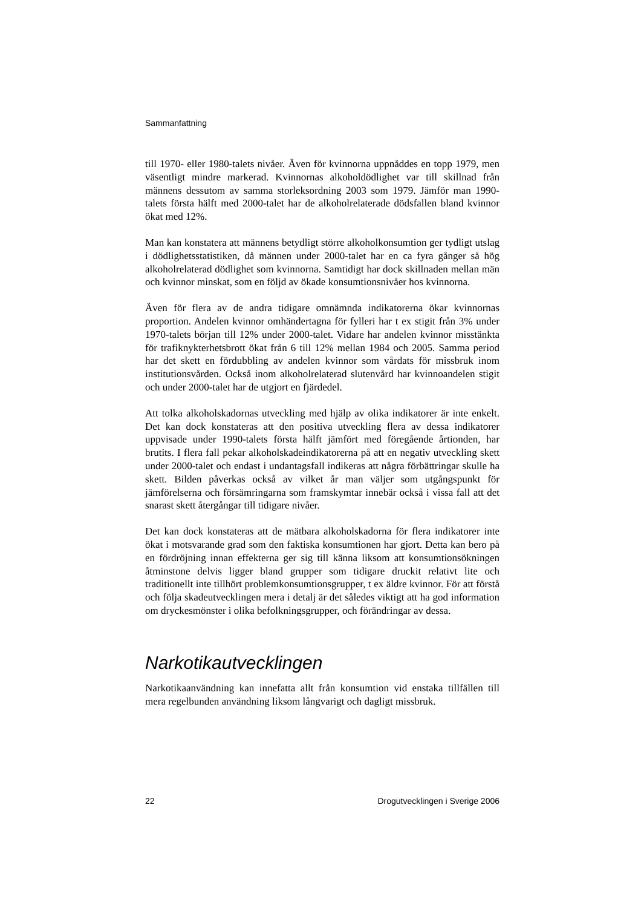Sammanfattning
till 1970- eller 1980-talets nivåer. Även för kvinnorna uppnåddes en topp 1979, men väsentligt mindre markerad. Kvinnornas alkoholdödlighet var till skillnad från männens dessutom av samma storleksordning 2003 som 1979. Jämför man 1990-talets första hälft med 2000-talet har de alkoholrelaterade dödsfallen bland kvinnor ökat med 12%.
Man kan konstatera att männens betydligt större alkoholkonsumtion ger tydligt utslag i dödlighetsstatistiken, då männen under 2000-talet har en ca fyra gånger så hög alkoholrelaterad dödlighet som kvinnorna. Samtidigt har dock skillnaden mellan män och kvinnor minskat, som en följd av ökade konsumtionsnivåer hos kvinnorna.
Även för flera av de andra tidigare omnämnda indikatorerna ökar kvinnornas proportion. Andelen kvinnor omhändertagna för fylleri har t ex stigit från 3% under 1970-talets början till 12% under 2000-talet. Vidare har andelen kvinnor misstänkta för trafiknykterhetsbrott ökat från 6 till 12% mellan 1984 och 2005. Samma period har det skett en fördubbling av andelen kvinnor som vårdats för missbruk inom institutionsvården. Också inom alkoholrelaterad slutenvård har kvinnoandelen stigit och under 2000-talet har de utgjort en fjärdedel.
Att tolka alkoholskadornas utveckling med hjälp av olika indikatorer är inte enkelt. Det kan dock konstateras att den positiva utveckling flera av dessa indikatorer uppvisade under 1990-talets första hälft jämfört med föregående årtionden, har brutits. I flera fall pekar alkoholskadeindikatorerna på att en negativ utveckling skett under 2000-talet och endast i undantagsfall indikeras att några förbättringar skulle ha skett. Bilden påverkas också av vilket år man väljer som utgångspunkt för jämförelserna och försämringarna som framskymtar innebär också i vissa fall att det snarast skett återgångar till tidigare nivåer.
Det kan dock konstateras att de mätbara alkoholskadorna för flera indikatorer inte ökat i motsvarande grad som den faktiska konsumtionen har gjort. Detta kan bero på en fördröjning innan effekterna ger sig till känna liksom att konsumtionsökningen åtminstone delvis ligger bland grupper som tidigare druckit relativt lite och traditionellt inte tillhört problemkonsumtionsgrupper, t ex äldre kvinnor. För att förstå och följa skadeutvecklingen mera i detalj är det således viktigt att ha god information om dryckesmönster i olika befolkningsgrupper, och förändringar av dessa.
Narkotikautvecklingen
Narkotikaanvändning kan innefatta allt från konsumtion vid enstaka tillfällen till mera regelbunden användning liksom långvarigt och dagligt missbruk.
22 Drogutvecklingen i Sverige 2006